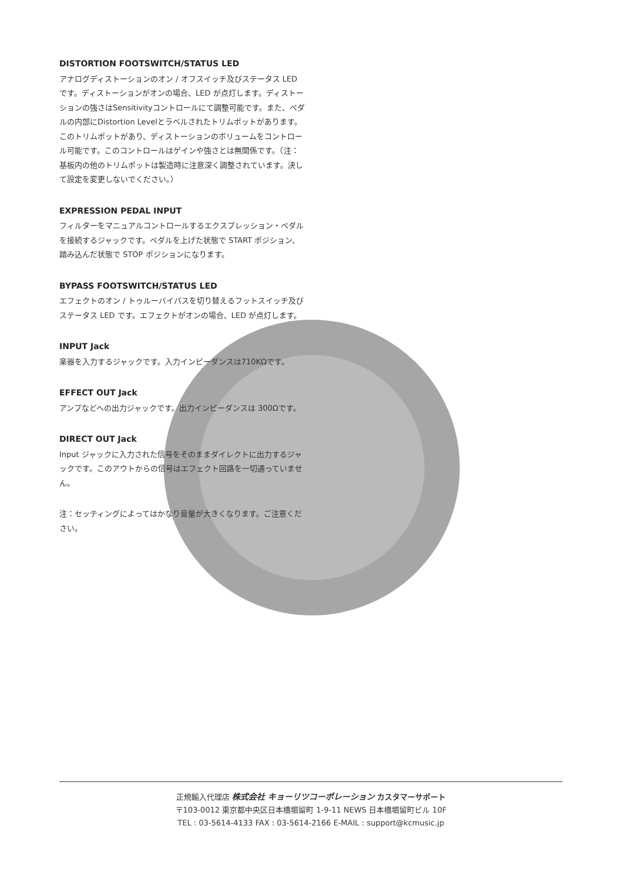DISTORTION FOOTSWITCH/STATUS LED
アナログディストーションのオン / オフスイッチ及びステータス LED です。ディストーションがオンの場合、LED が点灯します。ディストーションの強さはSensitivityコントロールにて調整可能です。また、ペダルの内部にDistortion Levelとラベルされたトリムポットがあります。このトリムポットがあり、ディストーションのボリュームをコントロール可能です。このコントロールはゲインや強さとは無関係です。（注：基板内の他のトリムポットは製造時に注意深く調整されています。決して設定を変更しないでください。）
EXPRESSION PEDAL INPUT
フィルターをマニュアルコントロールするエクスプレッション・ペダルを接続するジャックです。ペダルを上げた状態で START ポジション、踏み込んだ状態で STOP ポジションになります。
BYPASS FOOTSWITCH/STATUS LED
エフェクトのオン / トゥルーバイパスを切り替えるフットスイッチ及びステータス LED です。エフェクトがオンの場合、LED が点灯します。
INPUT Jack
楽器を入力するジャックです。入力インピーダンスは710KΩです。
EFFECT OUT Jack
アンプなどへの出力ジャックです。出力インピーダンスは 300Ωです。
DIRECT OUT Jack
Input ジャックに入力された信号をそのままダイレクトに出力するジャックです。このアウトからの信号はエフェクト回路を一切通っていません。
注：セッティングによってはかなり音量が大きくなります。ご注意ください。
正規輸入代理店 株式会社 キョーリツコーポレーション カスタマーサポート
〒103-0012 東京都中央区日本橋堀留町 1-9-11 NEWS 日本橋堀留町ビル 10F
TEL : 03-5614-4133 FAX : 03-5614-2166 E-MAIL : support@kcmusic.jp